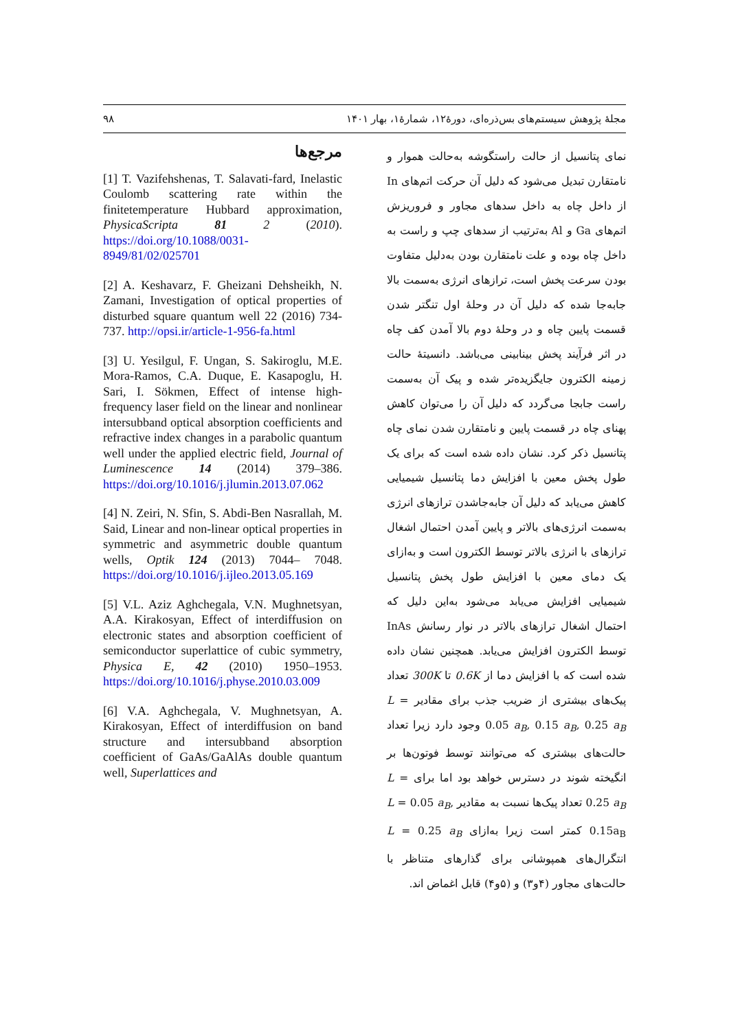مجلهٔ پژوهش سیستم‌های بس‌ذره‌ای، دورهٔ۱۲، شمارهٔ۱، بهار ۱۴۰۱ ۹۸
نمای پتانسیل از حالت راستگوشه به‌حالت هموار و نامتقارن تبدیل می‌شود که دلیل آن حرکت اتم‌های In از داخل چاه به داخل سدهای مجاور و فروریزش اتم‌های Ga و Al به‌ترتیب از سدهای چپ و راست به داخل چاه بوده و علت نامتقارن بودن به‌دلیل متفاوت بودن سرعت پخش است، ترازهای انرژی به‌سمت بالا جابه‌جا شده که دلیل آن در وحلهٔ اول تنگتر شدن قسمت پایین چاه و در وحلهٔ دوم بالا آمدن کف چاه در اثر فرآیند پخش بینابینی می‌باشد. دانسیتهٔ حالت زمینه الکترون جایگزیده‌تر شده و پیک آن به‌سمت راست جابجا می‌گردد که دلیل آن را می‌توان کاهش پهنای چاه در قسمت پایین و نامتقارن شدن نمای چاه پتانسیل ذکر کرد. نشان داده شده است که برای یک طول پخش معین با افزایش دما پتانسیل شیمیایی کاهش می‌یابد که دلیل آن جابه‌جاشدن ترازهای انرژی به‌سمت انرژی‌های بالاتر و پایین آمدن احتمال اشغال ترازهای با انرژی بالاتر توسط الکترون است و به‌ازای یک دمای معین با افزایش طول پخش پتانسیل شیمیایی افزایش می‌یابد می‌شود به‌این دلیل که احتمال اشغال ترازهای بالاتر در نوار رسانش InAs توسط الکترون افزایش می‌یابد. همچنین نشان داده شده است که با افزایش دما از 0.6K تا 300K تعداد پیک‌های بیشتری از ضریب جذب برای مقادیر L = 0.05 a<sub>B</sub>, 0.15 a<sub>B</sub>, 0.25 a<sub>B</sub> وجود دارد زیرا تعداد حالت‌های بیشتری که می‌توانند توسط فوتون‌ها بر انگیخته شوند در دسترس خواهد بود اما برای L = 0.25 a<sub>B</sub> تعداد پیک‌ها نسبت به مقادیر L = 0.05 a<sub>B</sub>, 0.15a<sub>B</sub> کمتر است زیرا به‌ازای L = 0.25 a<sub>B</sub> انتگرال‌های همپوشانی برای گذارهای متناظر با حالت‌های مجاور (۴و۳) و (۵و۴) قابل اغماض اند.
مرجع‌ها
[1] T. Vazifehshenas, T. Salavati-fard, Inelastic Coulomb scattering rate within the finitetemperature Hubbard approximation, PhysicaScripta 81 2 (2010). https://doi.org/10.1088/0031-8949/81/02/025701
[2] A. Keshavarz, F. Gheizani Dehsheikh, N. Zamani, Investigation of optical properties of disturbed square quantum well 22 (2016) 734-737. http://opsi.ir/article-1-956-fa.html
[3] U. Yesilgul, F. Ungan, S. Sakiroglu, M.E. Mora-Ramos, C.A. Duque, E. Kasapoglu, H. Sari, I. Sökmen, Effect of intense high-frequency laser field on the linear and nonlinear intersubband optical absorption coefficients and refractive index changes in a parabolic quantum well under the applied electric field, Journal of Luminescence 14 (2014) 379–386. https://doi.org/10.1016/j.jlumin.2013.07.062
[4] N. Zeiri, N. Sfin, S. Abdi-Ben Nasrallah, M. Said, Linear and non-linear optical properties in symmetric and asymmetric double quantum wells, Optik 124 (2013) 7044– 7048. https://doi.org/10.1016/j.ijleo.2013.05.169
[5] V.L. Aziz Aghchegala, V.N. Mughnetsyan, A.A. Kirakosyan, Effect of interdiffusion on electronic states and absorption coefficient of semiconductor superlattice of cubic symmetry, Physica E, 42 (2010) 1950–1953. https://doi.org/10.1016/j.physe.2010.03.009
[6] V.A. Aghchegala, V. Mughnetsyan, A. Kirakosyan, Effect of interdiffusion on band structure and intersubband absorption coefficient of GaAs/GaAlAs double quantum well, Superlattices and